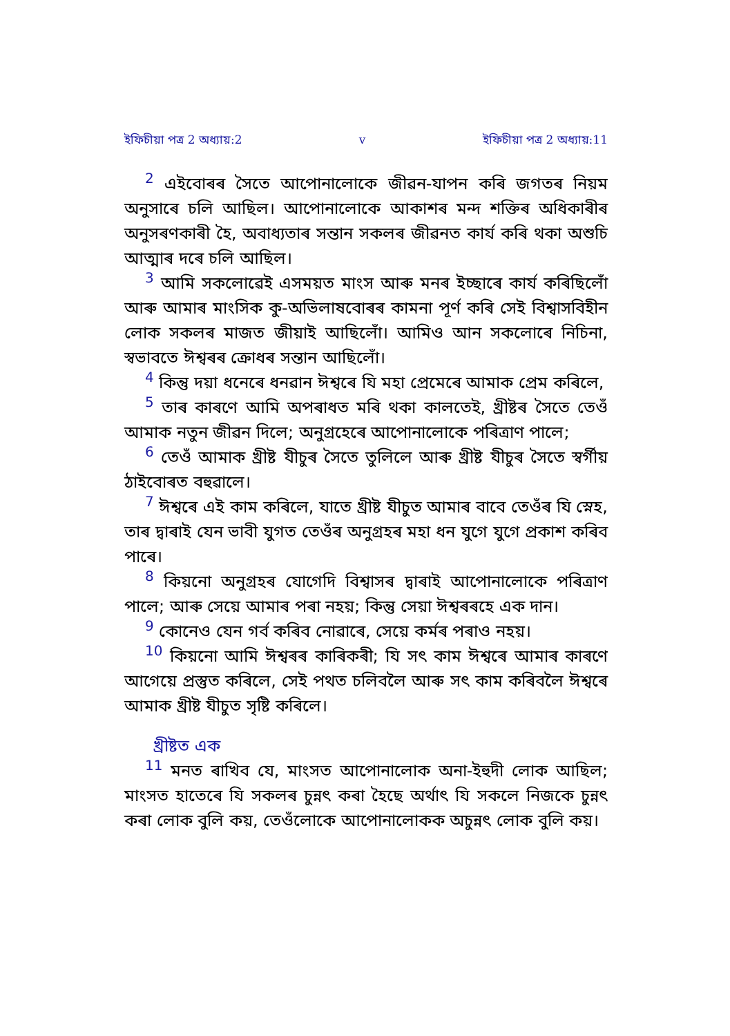ইফিচীয়া পত্র 2 অধ্যায়:2 v ইফিচীয়া পত্র 2 অধ্যায়:11
<sup>2</sup> এইবোৰৰ সৈতে আপোনালোকে জীৱন-যাপন কৰি জগতৰ নিয়ম অনুসাৰে চলি আছিল। আপোনালোকে আকাশৰ মন্দ শক্তিৰ অধিকাৰীৰ অনুসৰণকাৰী হৈ, অবাধ্যতাৰ সন্তান সকলৰ জীৱনত কাৰ্য কৰি থকা অশুচি আত্মাৰ দৰে চলি আছিল।
<sup>3</sup> আমি সকলোৱেই এসময়ত মাংস আৰু মনৰ ইচ্ছাৰে কাৰ্য কৰিছিলোঁ আৰু আমাৰ মাংসিক কু-অভিলাষবোৰৰ কামনা পূৰ্ণ কৰি সেই বিশ্বাসবিহীন লোক সকলৰ মাজত জীয়াই আছিলোঁ। আমিও আন সকলোৰে নিচিনা, স্বভাবতে ঈশ্বৰৰ ক্ৰোধৰ সন্তান আছিলোঁ।
<sup>4</sup> কিন্তু দয়া ধনেৰে ধনৱান ঈশ্বৰে যি মহা প্ৰেমেৰে আমাক প্ৰেম কৰিলে,
<sup>5</sup> তাৰ কাৰণে আমি অপৰাধত মৰি থকা কালতেই, খ্ৰীষ্টৰ সৈতে তেওঁ আমাক নতুন জীৱন দিলে; অনুগ্ৰহেৰে আপোনালোকে পৰিত্ৰাণ পালে;
<sup>6</sup> তেওঁ আমাক খ্ৰীষ্ট যীচুৰ সৈতে তুলিলে আৰু খ্ৰীষ্ট যীচুৰ সৈতে স্বৰ্গীয় ঠাইবোৰত বহুৱালে।
<sup>7</sup> ঈশ্বৰে এই কাম কৰিলে, যাতে খ্ৰীষ্ট যীচুত আমাৰ বাবে তেওঁৰ যি স্নেহ, তাৰ দ্বাৰাই যেন ভাবী যুগত তেওঁৰ অনুগ্ৰহৰ মহা ধন যুগে যুগে প্ৰকাশ কৰিব পাৰে।
<sup>8</sup> কিয়নো অনুগ্ৰহৰ যোগেদি বিশ্বাসৰ দ্বাৰাই আপোনালোকে পৰিত্ৰাণ পালে; আৰু সেয়ে আমাৰ পৰা নহয়; কিন্তু সেয়া ঈশ্বৰৰহে এক দান।
<sup>9</sup> কোনেও যেন গৰ্ব কৰিব নোৱাৰে, সেয়ে কৰ্মৰ পৰাও নহয়।
<sup>10</sup> কিয়নো আমি ঈশ্বৰৰ কাৰিকৰী; যি সৎ কাম ঈশ্বৰে আমাৰ কাৰণে আগেয়ে প্ৰস্তুত কৰিলে, সেই পথত চলিবলৈ আৰু সৎ কাম কৰিবলৈ ঈশ্বৰে আমাক খ্ৰীষ্ট যীচুত সৃষ্টি কৰিলে।
খ্ৰীষ্টত এক
<sup>11</sup> মনত ৰাখিব যে, মাংসত আপোনালোক অনা-ইহুদী লোক আছিল; মাংসত হাতেৰে যি সকলৰ চুন্নৎ কৰা হৈছে অৰ্থাৎ যি সকলে নিজকে চুন্নৎ কৰা লোক বুলি কয়, তেওঁলোকে আপোনালোকক অচুন্নৎ লোক বুলি কয়।